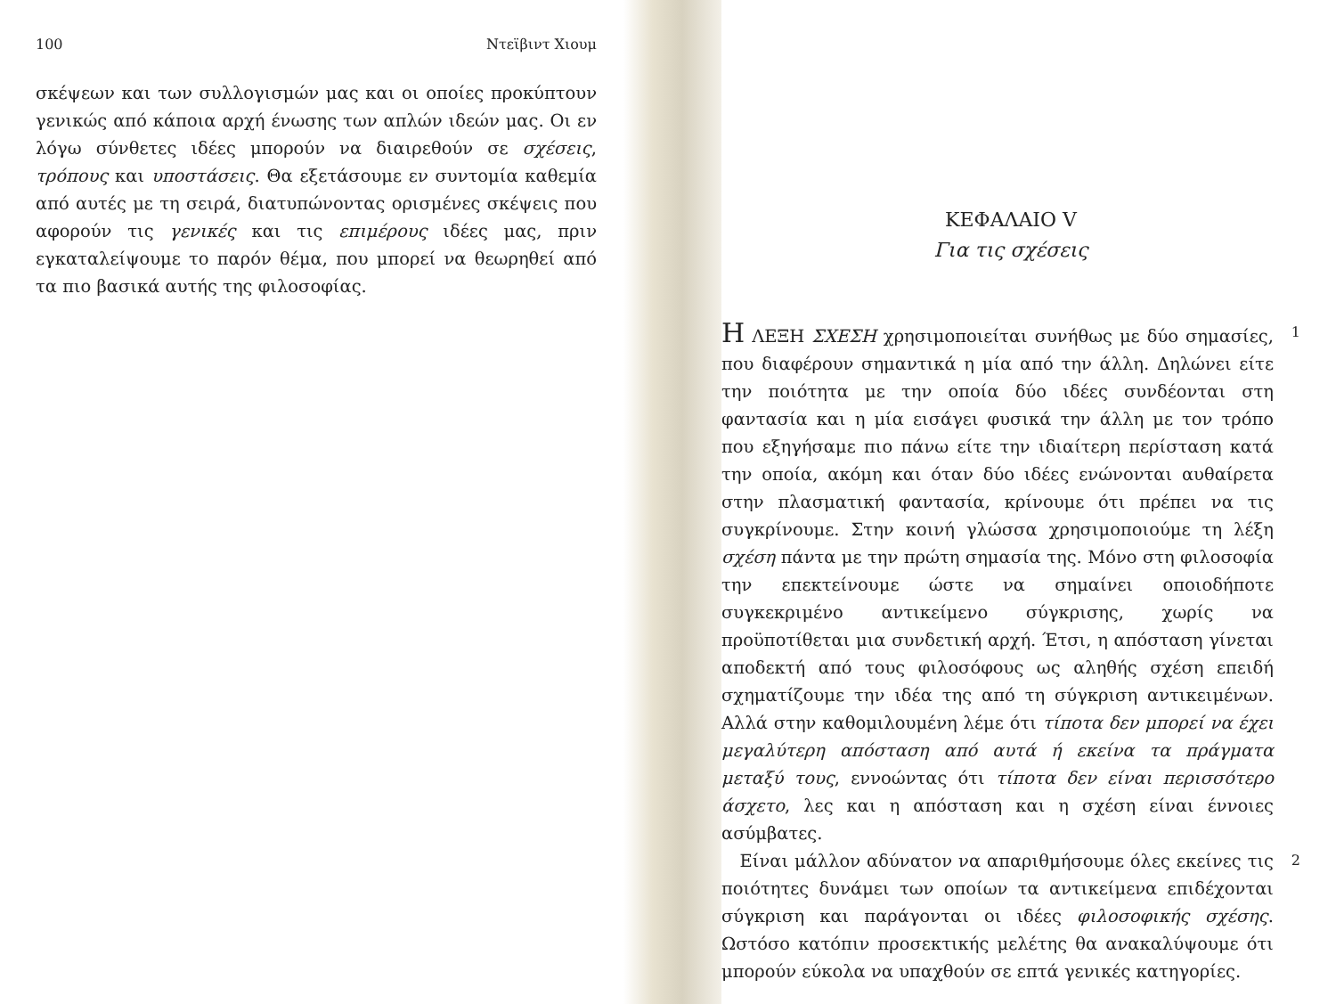100 Ντεϊβιντ Χιουμ
σκέψεων και των συλλογισμών μας και οι οποίες προκύπτουν γενικώς από κάποια αρχή ένωσης των απλών ιδεών μας. Οι εν λόγω σύνθετες ιδέες μπορούν να διαιρεθούν σε σχέσεις, τρόπους και υποστάσεις. Θα εξετάσουμε εν συντομία καθεμία από αυτές με τη σειρά, διατυπώνοντας ορισμένες σκέψεις που αφορούν τις γενικές και τις επιμέρους ιδέες μας, πριν εγκαταλείψουμε το παρόν θέμα, που μπορεί να θεωρηθεί από τα πιο βασικά αυτής της φιλοσοφίας.
ΚΕΦΑΛΑΙΟ V
Για τις σχέσεις
Η ΛΕΞΗ ΣΧΕΣΗ χρησιμοποιείται συνήθως με δύο σημασίες, που διαφέρουν σημαντικά η μία από την άλλη. Δηλώνει είτε την ποιότητα με την οποία δύο ιδέες συνδέονται στη φαντασία και η μία εισάγει φυσικά την άλλη με τον τρόπο που εξηγήσαμε πιο πάνω είτε την ιδιαίτερη περίσταση κατά την οποία, ακόμη και όταν δύο ιδέες ενώνονται αυθαίρετα στην πλασματική φαντασία, κρίνουμε ότι πρέπει να τις συγκρίνουμε. Στην κοινή γλώσσα χρησιμοποιούμε τη λέξη σχέση πάντα με την πρώτη σημασία της. Μόνο στη φιλοσοφία την επεκτείνουμε ώστε να σημαίνει οποιοδήποτε συγκεκριμένο αντικείμενο σύγκρισης, χωρίς να προϋποτίθεται μια συνδετική αρχή. Έτσι, η απόσταση γίνεται αποδεκτή από τους φιλοσόφους ως αληθής σχέση επειδή σχηματίζουμε την ιδέα της από τη σύγκριση αντικειμένων. Αλλά στην καθομιλουμένη λέμε ότι τίποτα δεν μπορεί να έχει μεγαλύτερη απόσταση από αυτά ή εκείνα τα πράγματα μεταξύ τους, εννοώντας ότι τίποτα δεν είναι περισσότερο άσχετο, λες και η απόσταση και η σχέση είναι έννοιες ασύμβατες.
1
Είναι μάλλον αδύνατον να απαριθμήσουμε όλες εκείνες τις ποιότητες δυνάμει των οποίων τα αντικείμενα επιδέχονται σύγκριση και παράγονται οι ιδέες φιλοσοφικής σχέσης. Ωστόσο κατόπιν προσεκτικής μελέτης θα ανακαλύψουμε ότι μπορούν εύκολα να υπαχθούν σε επτά γενικές κατηγορίες.
2